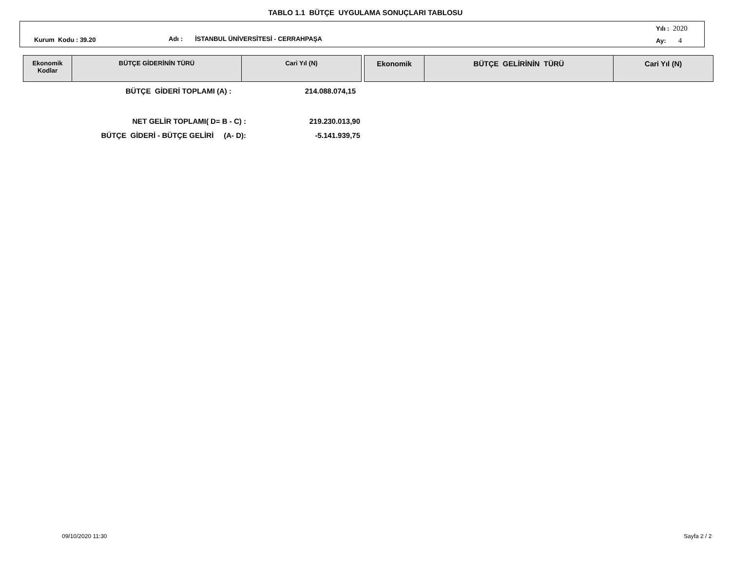TABLO 1.1 BÜTÇE UYGULAMA SONUÇLARI TABLOSU
Kurum Kodu : 39.20 Adı : İSTANBUL ÜNİVERSİTESİ - CERRAHPAŞA
Yılı : 2020
Ay: 4
| Ekonomik Kodlar | BÜTÇE GİDERİNİN TÜRÜ | Cari Yıl (N) |
| --- | --- | --- |
| Ekonomik | BÜTÇE GELİRİNİN TÜRÜ | Cari Yıl (N) |
| --- | --- | --- |
BÜTÇE GİDERİ TOPLAMI (A) : 214.088.074,15
NET GELİR TOPLAMI( D= B - C) : 219.230.013,90
BÜTÇE GİDERİ - BÜTÇE GELİRİ (A- D): -5.141.939,75
09/10/2020 11:30 Sayfa 2 / 2